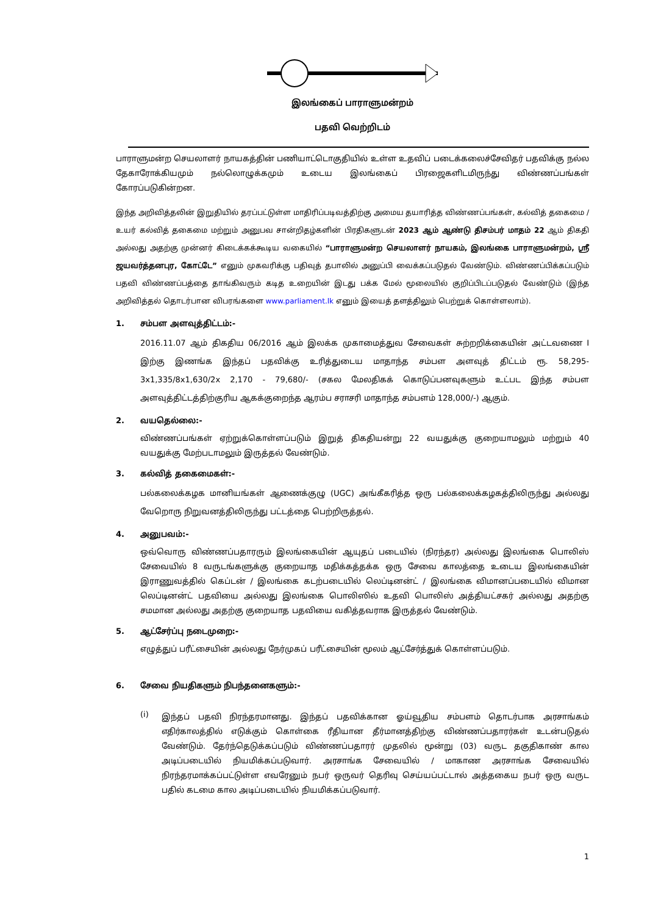இலங்கைப் பாராளுமன்றம்
பதவி வெற்றிடம்
பாராளுமன்ற செயலாளர் நாயகத்தின் பணியாட்டொகுதியில் உள்ள உதவிப் படைக்கலைச்சேவிதர் பதவிக்கு நல்ல தேகாரோக்கியமும் நல்லொழுக்கமும் உடைய இலங்கைப் பிரஜைகளிடமிருந்து விண்ணப்பங்கள் கோரப்படுகின்றன.
இந்த அறிவித்தலின் இறுதியில் தரப்பட்டுள்ள மாதிரிப்படிவத்திற்கு அமைய தயாரித்த விண்ணப்பங்கள், கல்வித் தகைமை / உயர் கல்வித் தகைமை மற்றும் அனுபவ சான்றிதழ்களின் பிரதிகளுடன் 2023 ஆம் ஆண்டு திசம்பர் மாதம் 22 ஆம் திகதி அல்லது அதற்கு முன்னர் கிடைக்கக்கூடிய வகையில் “பாராளுமன்ற செயலாளர் நாயகம், இலங்கை பாராளுமன்றம், ஸ்ரீ ஜயவர்த்தனபுர, கோட்டே” எனும் முகவரிக்கு பதிவுத் தபாலில் அனுப்பி வைக்கப்படுதல் வேண்டும். விண்ணப்பிக்கப்படும் பதவி விண்ணப்பத்தை தாங்கிவரும் கடித உறையின் இடது பக்க மேல் மூலையில் குறிப்பிடப்படுதல் வேண்டும் (இந்த அறிவித்தல் தொடர்பான விபரங்களை www.parliament.lk எனும் இயைத் தளத்திலும் பெற்றுக் கொள்ளலாம்).
1. சம்பள அளவுத்திட்டம்:-
2016.11.07 ஆம் திகதிய 06/2016 ஆம் இலக்க முகாமைத்துவ சேவைகள் சுற்றறிக்கையின் அட்டவணை I இற்கு இணங்க இந்தப் பதவிக்கு உரித்துடைய மாதாந்த சம்பள அளவுத் திட்டம் ரூ. 58,295-3x1,335/8x1,630/2x 2,170 - 79,680/- (சகல மேலதிகக் கொடுப்பனவுகளும் உட்பட இந்த சம்பள அளவுத்திட்டத்திற்குரிய ஆகக்குறைந்த ஆரம்ப சராசரி மாதாந்த சம்பளம் 128,000/-) ஆகும்.
2. வயதெல்லை:-
விண்ணப்பங்கள் ஏற்றுக்கொள்ளப்படும் இறுத் திகதியன்று 22 வயதுக்கு குறையாமலும் மற்றும் 40 வயதுக்கு மேற்படாமலும் இருத்தல் வேண்டும்.
3. கல்வித் தகைமைகள்:-
பல்கலைக்கழக மானியங்கள் ஆணைக்குழு (UGC) அங்கீகரித்த ஒரு பல்கலைக்கழகத்திலிருந்து அல்லது வேறொரு நிறுவனத்திலிருந்து பட்டத்தை பெற்றிருத்தல்.
4. அனுபவம்:-
ஒவ்வொரு விண்ணப்பதாரரும் இலங்கையின் ஆயுதப் படையில் (நிரந்தர) அல்லது இலங்கை பொலிஸ் சேவையில் 8 வருடங்களுக்கு குறையாத மதிக்கத்தக்க ஒரு சேவை காலத்தை உடைய இலங்கையின் இராணுவத்தில் கெப்டன் / இலங்கை கடற்படையில் லெப்டினன்ட் / இலங்கை விமானப்படையில் விமான லெப்டினன்ட் பதவியை அல்லது இலங்கை பொலிஸில் உதவி பொலிஸ் அத்தியட்சகர் அல்லது அதற்கு சமமான அல்லது அதற்கு குறையாத பதவியை வகித்தவராக இருத்தல் வேண்டும்.
5. ஆட்சேர்ப்பு நடைமுறை:-
எழுத்துப் பரீட்சையின் அல்லது நேர்முகப் பரீட்சையின் மூலம் ஆட்சேர்த்துக் கொள்ளப்படும்.
6. சேவை நியதிகளும் நிபந்தனைகளும்:-
(i)
இந்தப் பதவி நிரந்தரமானது. இந்தப் பதவிக்கான ஓய்வூதிய சம்பளம் தொடர்பாக அரசாங்கம் எதிர்காலத்தில் எடுக்கும் கொள்கை ரீதியான தீர்மானத்திற்கு விண்ணப்பதாரர்கள் உடன்படுதல் வேண்டும். தேர்ந்தெடுக்கப்படும் விண்ணப்பதாரர் முதலில் மூன்று (03) வருட தகுதிகாண் கால அடிப்படையில் நியமிக்கப்படுவார். அரசாங்க சேவையில் / மாகாண அரசாங்க சேவையில் நிரந்தரமாக்கப்பட்டுள்ள எவரேனும் நபர் ஒருவர் தெரிவு செய்யப்பட்டால் அத்தகைய நபர் ஒரு வருட பதில் கடமை கால அடிப்படையில் நியமிக்கப்படுவார்.
1